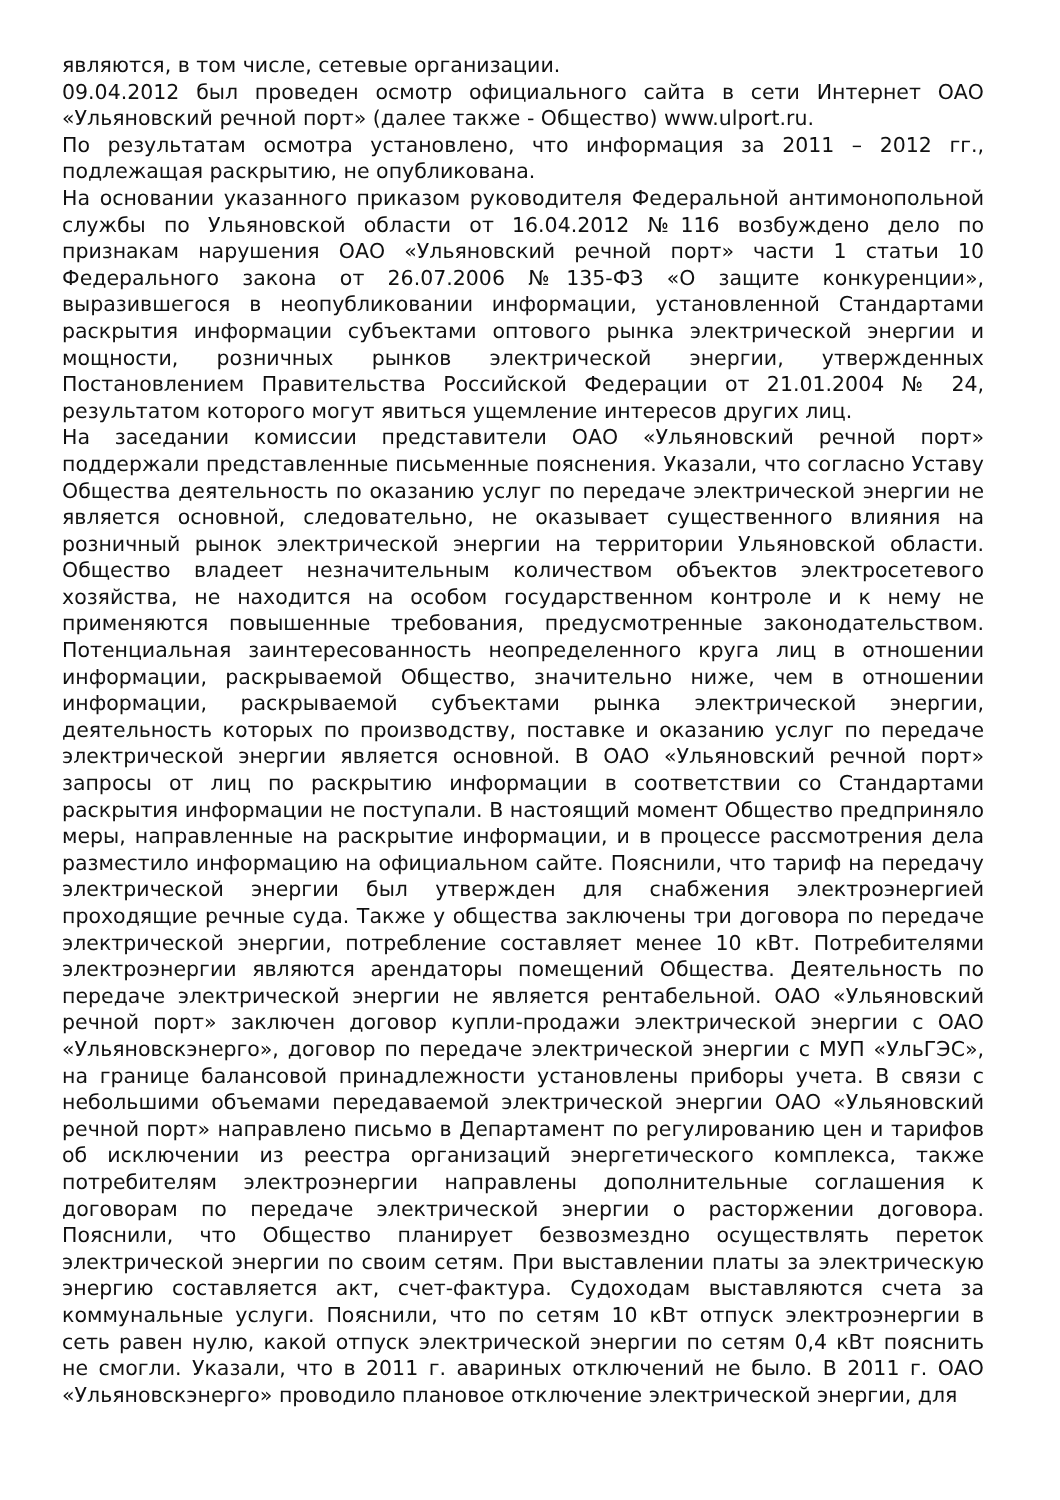являются, в том числе, сетевые организации.
09.04.2012 был проведен осмотр официального сайта в сети Интернет ОАО «Ульяновский речной порт» (далее также - Общество) www.ulport.ru.
По результатам осмотра установлено, что информация за 2011 – 2012 гг., подлежащая раскрытию, не опубликована.
На основании указанного приказом руководителя Федеральной антимонопольной службы по Ульяновской области от 16.04.2012 №116 возбуждено дело по признакам нарушения ОАО «Ульяновский речной порт» части 1 статьи 10 Федерального закона от 26.07.2006 №135-ФЗ «О защите конкуренции», выразившегося в неопубликовании информации, установленной Стандартами раскрытия информации субъектами оптового рынка электрической энергии и мощности, розничных рынков электрической энергии, утвержденных Постановлением Правительства Российской Федерации от 21.01.2004 № 24, результатом которого могут явиться ущемление интересов других лиц.
На заседании комиссии представители ОАО «Ульяновский речной порт» поддержали представленные письменные пояснения. Указали, что согласно Уставу Общества деятельность по оказанию услуг по передаче электрической энергии не является основной, следовательно, не оказывает существенного влияния на розничный рынок электрической энергии на территории Ульяновской области. Общество владеет незначительным количеством объектов электросетевого хозяйства, не находится на особом государственном контроле и к нему не применяются повышенные требования, предусмотренные законодательством. Потенциальная заинтересованность неопределенного круга лиц в отношении информации, раскрываемой Общество, значительно ниже, чем в отношении информации, раскрываемой субъектами рынка электрической энергии, деятельность которых по производству, поставке и оказанию услуг по передаче электрической энергии является основной. В ОАО «Ульяновский речной порт» запросы от лиц по раскрытию информации в соответствии со Стандартами раскрытия информации не поступали. В настоящий момент Общество предприняло меры, направленные на раскрытие информации, и в процессе рассмотрения дела разместило информацию на официальном сайте. Пояснили, что тариф на передачу электрической энергии был утвержден для снабжения электроэнергией проходящие речные суда. Также у общества заключены три договора по передаче электрической энергии, потребление составляет менее 10 кВт. Потребителями электроэнергии являются арендаторы помещений Общества. Деятельность по передаче электрической энергии не является рентабельной. ОАО «Ульяновский речной порт» заключен договор купли-продажи электрической энергии с ОАО «Ульяновскэнерго», договор по передаче электрической энергии с МУП «УльГЭС», на границе балансовой принадлежности установлены приборы учета. В связи с небольшими объемами передаваемой электрической энергии ОАО «Ульяновский речной порт» направлено письмо в Департамент по регулированию цен и тарифов об исключении из реестра организаций энергетического комплекса, также потребителям электроэнергии направлены дополнительные соглашения к договорам по передаче электрической энергии о расторжении договора. Пояснили, что Общество планирует безвозмездно осуществлять переток электрической энергии по своим сетям. При выставлении платы за электрическую энергию составляется акт, счет-фактура. Судоходам выставляются счета за коммунальные услуги. Пояснили, что по сетям 10 кВт отпуск электроэнергии в сеть равен нулю, какой отпуск электрической энергии по сетям 0,4 кВт пояснить не смогли. Указали, что в 2011 г. авариных отключений не было. В 2011 г. ОАО «Ульяновскэнерго» проводило плановое отключение электрической энергии, для